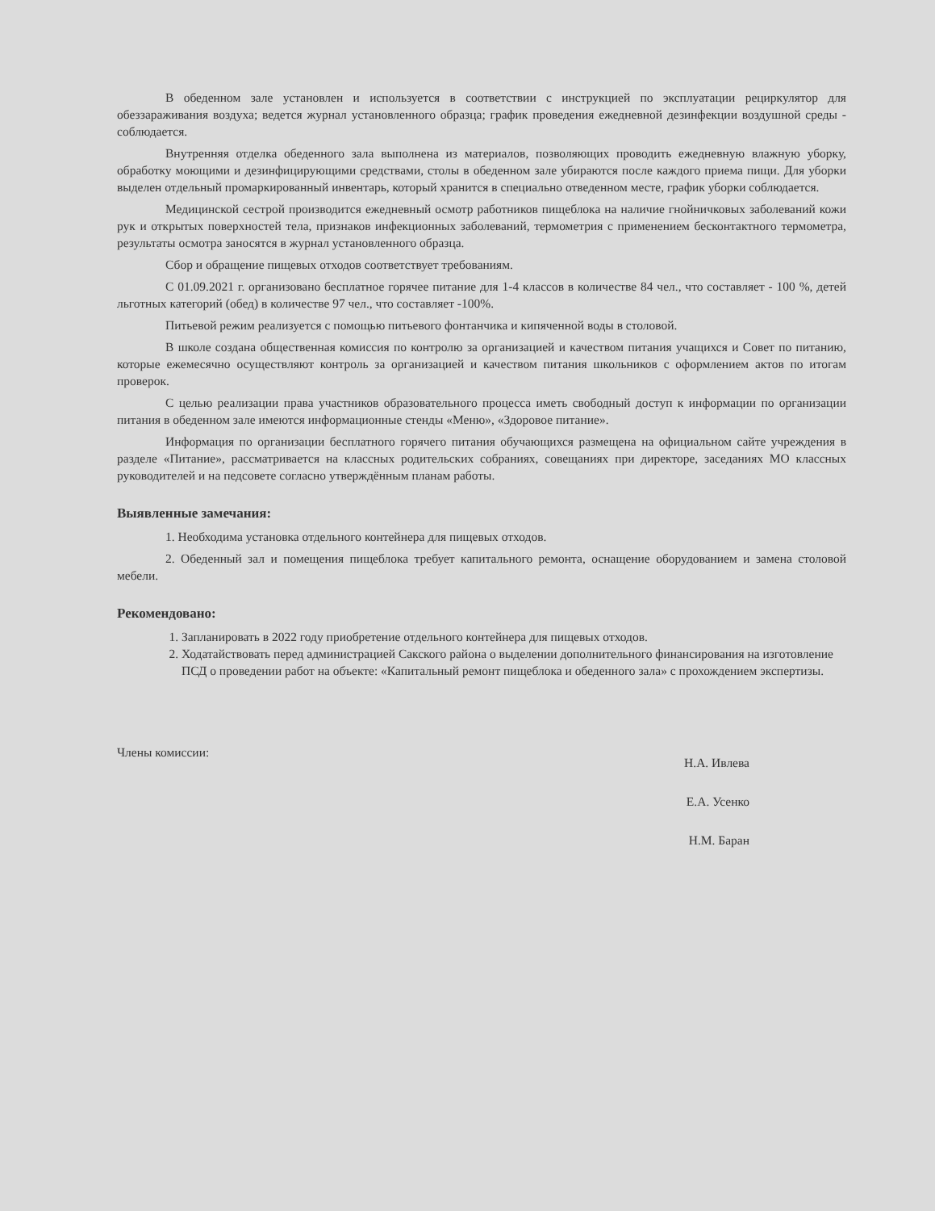В обеденном зале установлен и используется в соответствии с инструкцией по эксплуатации рециркулятор для обеззараживания воздуха; ведется журнал установленного образца; график проведения ежедневной дезинфекции воздушной среды - соблюдается.
Внутренняя отделка обеденного зала выполнена из материалов, позволяющих проводить ежедневную влажную уборку, обработку моющими и дезинфицирующими средствами, столы в обеденном зале убираются после каждого приема пищи. Для уборки выделен отдельный промаркированный инвентарь, который хранится в специально отведенном месте, график уборки соблюдается.
Медицинской сестрой производится ежедневный осмотр работников пищеблока на наличие гнойничковых заболеваний кожи рук и открытых поверхностей тела, признаков инфекционных заболеваний, термометрия с применением бесконтактного термометра, результаты осмотра заносятся в журнал установленного образца.
Сбор и обращение пищевых отходов соответствует требованиям.
С 01.09.2021 г. организовано бесплатное горячее питание для 1-4 классов в количестве 84 чел., что составляет - 100 %, детей льготных категорий (обед) в количестве 97 чел., что составляет -100%.
Питьевой режим реализуется с помощью питьевого фонтанчика и кипяченной воды в столовой.
В школе создана общественная комиссия по контролю за организацией и качеством питания учащихся и Совет по питанию, которые ежемесячно осуществляют контроль за организацией и качеством питания школьников с оформлением актов по итогам проверок.
С целью реализации права участников образовательного процесса иметь свободный доступ к информации по организации питания в обеденном зале имеются информационные стенды «Меню», «Здоровое питание».
Информация по организации бесплатного горячего питания обучающихся размещена на официальном сайте учреждения в разделе «Питание», рассматривается на классных родительских собраниях, совещаниях при директоре, заседаниях МО классных руководителей и на педсовете согласно утверждённым планам работы.
Выявленные замечания:
1. Необходима установка отдельного контейнера для пищевых отходов.
2. Обеденный зал и помещения пищеблока требует капитального ремонта, оснащение оборудованием и замена столовой мебели.
Рекомендовано:
1. Запланировать в 2022 году приобретение отдельного контейнера для пищевых отходов.
2. Ходатайствовать перед администрацией Сакского района о выделении дополнительного финансирования на изготовление ПСД о проведении работ на объекте: «Капитальный ремонт пищеблока и обеденного зала» с прохождением экспертизы.
Члены комиссии:
Н.А. Ивлева
Е.А. Усенко
Н.М. Баран